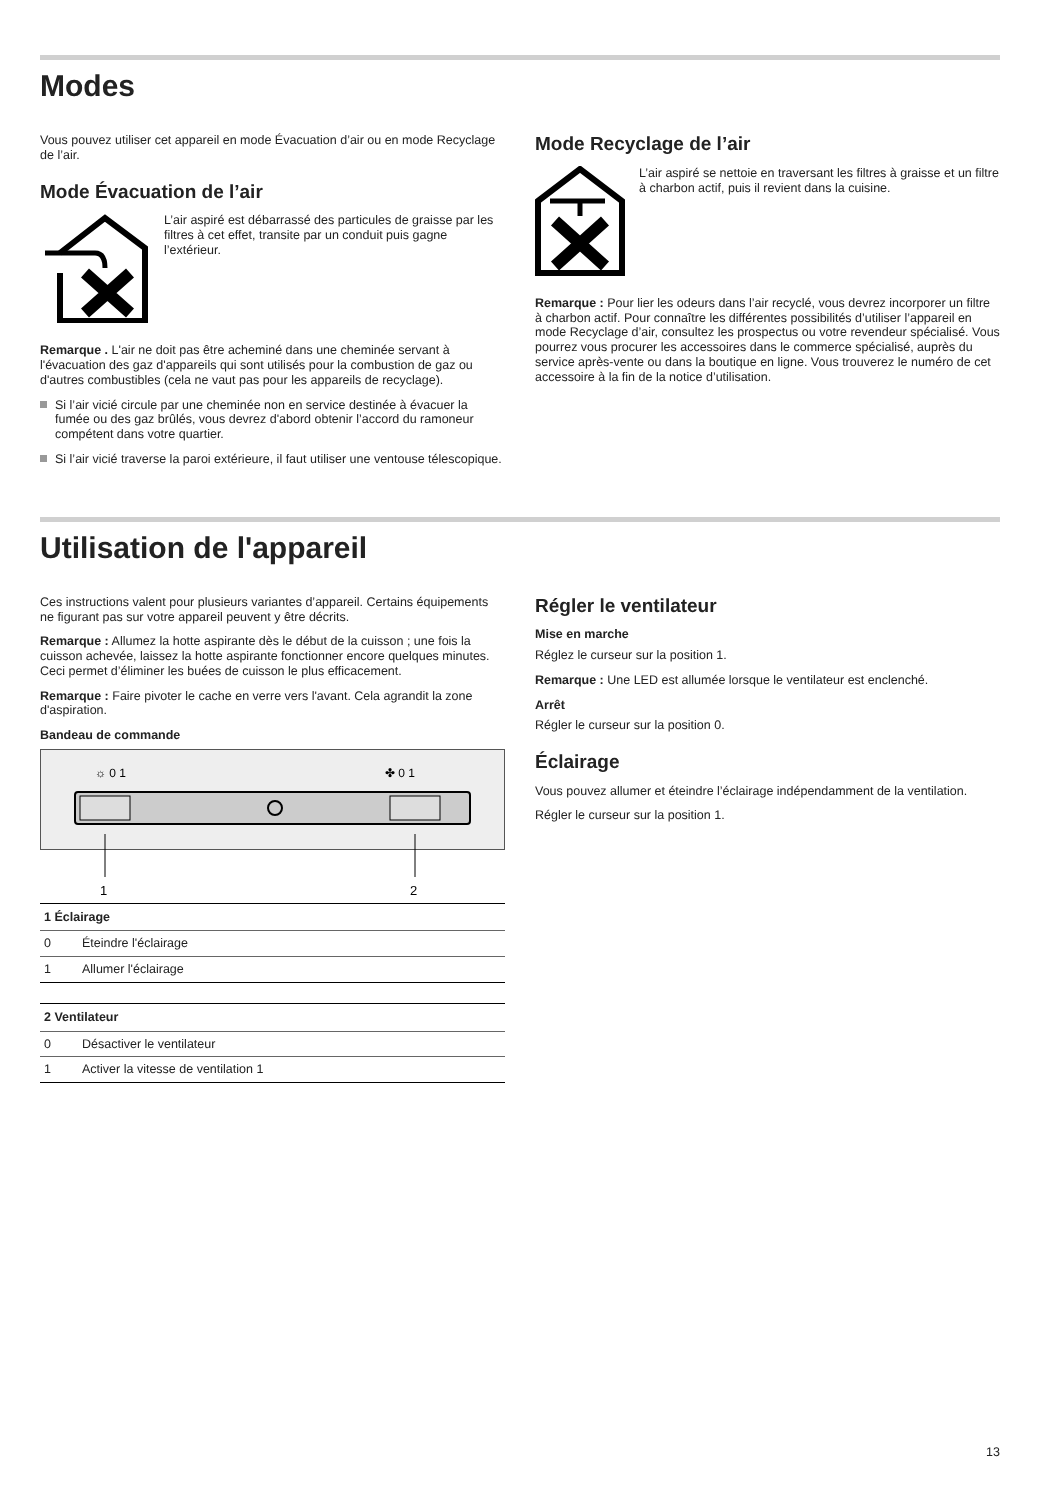Modes
Vous pouvez utiliser cet appareil en mode Évacuation d’air ou en mode Recyclage de l’air.
Mode Évacuation de l’air
L’air aspiré est débarrassé des particules de graisse par les filtres à cet effet, transite par un conduit puis gagne l’extérieur.
Remarque . L'air ne doit pas être acheminé dans une cheminée servant à l'évacuation des gaz d'appareils qui sont utilisés pour la combustion de gaz ou d'autres combustibles (cela ne vaut pas pour les appareils de recyclage).
Si l’air vicié circule par une cheminée non en service destinée à évacuer la fumée ou des gaz brûlés, vous devrez d'abord obtenir l’accord du ramoneur compétent dans votre quartier.
Si l’air vicié traverse la paroi extérieure, il faut utiliser une ventouse télescopique.
Mode Recyclage de l’air
L’air aspiré se nettoie en traversant les filtres à graisse et un filtre à charbon actif, puis il revient dans la cuisine.
Remarque : Pour lier les odeurs dans l’air recyclé, vous devrez incorporer un filtre à charbon actif. Pour connaître les différentes possibilités d’utiliser l’appareil en mode Recyclage d’air, consultez les prospectus ou votre revendeur spécialisé. Vous pourrez vous procurer les accessoires dans le commerce spécialisé, auprès du service après-vente ou dans la boutique en ligne. Vous trouverez le numéro de cet accessoire à la fin de la notice d’utilisation.
Utilisation de l'appareil
Ces instructions valent pour plusieurs variantes d’appareil. Certains équipements ne figurant pas sur votre appareil peuvent y être décrits.
Remarque : Allumez la hotte aspirante dès le début de la cuisson ; une fois la cuisson achevée, laissez la hotte aspirante fonctionner encore quelques minutes. Ceci permet d’éliminer les buées de cuisson le plus efficacement.
Remarque : Faire pivoter le cache en verre vers l'avant. Cela agrandit la zone d'aspiration.
Bandeau de commande
☼ 0 1
✤ 0 1
1
2
| 1 Éclairage | |
| --- | --- |
| 0 | Éteindre l'éclairage |
| 1 | Allumer l'éclairage |
| 2 Ventilateur | |
| --- | --- |
| 0 | Désactiver le ventilateur |
| 1 | Activer la vitesse de ventilation 1 |
Régler le ventilateur
Mise en marche
Réglez le curseur sur la position 1.
Remarque : Une LED est allumée lorsque le ventilateur est enclenché.
Arrêt
Régler le curseur sur la position 0.
Éclairage
Vous pouvez allumer et éteindre l’éclairage indépendamment de la ventilation.
Régler le curseur sur la position 1.
13